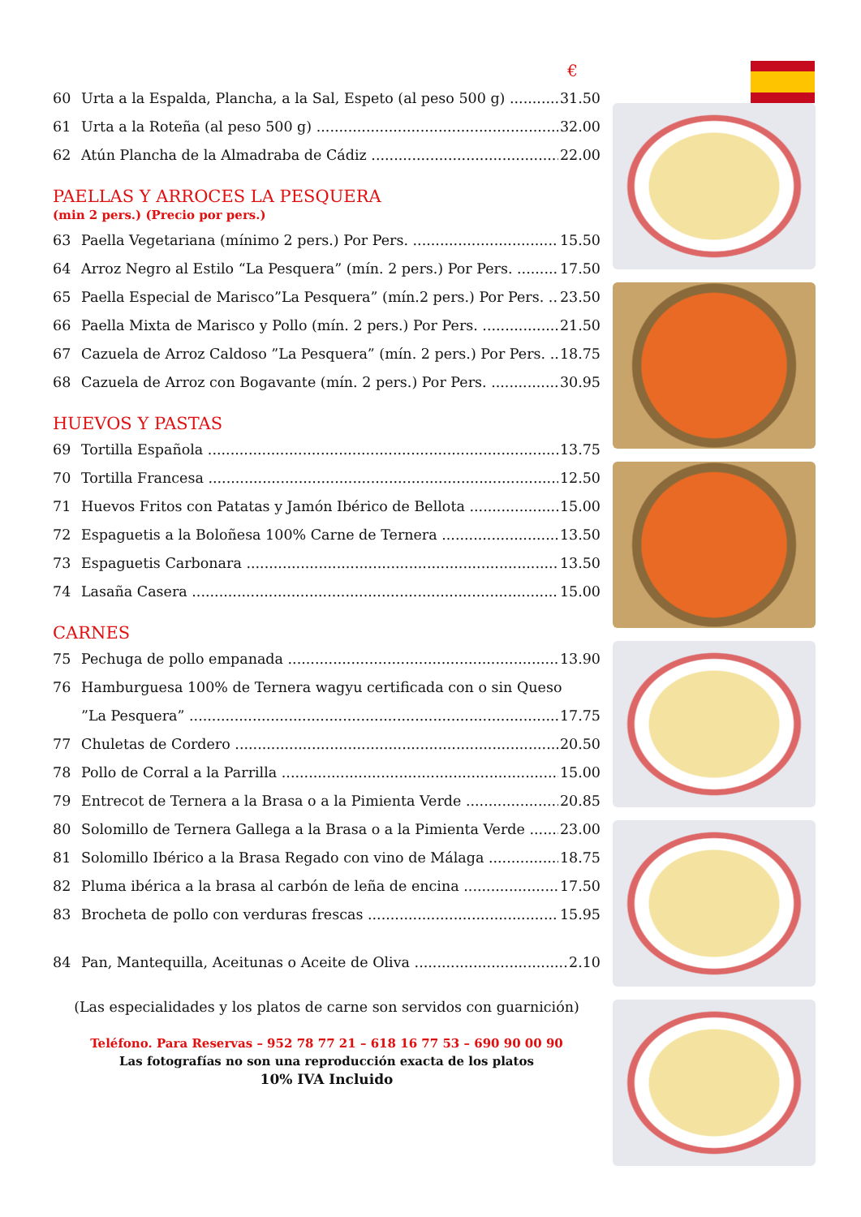€
60 Urta a la Espalda, Plancha, a la Sal, Espeto (al peso 500 g) 31.50
61 Urta a la Roteña (al peso 500 g) 32.00
62 Atún Plancha de la Almadraba de Cádiz 22.00
PAELLAS Y ARROCES LA PESQUERA
(min 2 pers.) (Precio por pers.)
63 Paella Vegetariana (mínimo 2 pers.) Por Pers. 15.50
64 Arroz Negro al Estilo “La Pesquera” (mín. 2 pers.) Por Pers. 17.50
65 Paella Especial de Marisco”La Pesquera” (mín.2 pers.) Por Pers. 23.50
66 Paella Mixta de Marisco y Pollo (mín. 2 pers.) Por Pers. 21.50
67 Cazuela de Arroz Caldoso ”La Pesquera” (mín. 2 pers.) Por Pers. 18.75
68 Cazuela de Arroz con Bogavante (mín. 2 pers.) Por Pers. 30.95
HUEVOS Y PASTAS
69 Tortilla Española 13.75
70 Tortilla Francesa 12.50
71 Huevos Fritos con Patatas y Jamón Ibérico de Bellota 15.00
72 Espaguetis a la Boloñesa 100% Carne de Ternera 13.50
73 Espaguetis Carbonara 13.50
74 Lasaña Casera 15.00
CARNES
75 Pechuga de pollo empanada 13.90
76 Hamburguesa 100% de Ternera wagyu certificada con o sin Queso
”La Pesquera” 17.75
77 Chuletas de Cordero 20.50
78 Pollo de Corral a la Parrilla 15.00
79 Entrecot de Ternera a la Brasa o a la Pimienta Verde 20.85
80 Solomillo de Ternera Gallega a la Brasa o a la Pimienta Verde 23.00
81 Solomillo Ibérico a la Brasa Regado con vino de Málaga 18.75
82 Pluma ibérica a la brasa al carbón de leña de encina 17.50
83 Brocheta de pollo con verduras frescas 15.95
84 Pan, Mantequilla, Aceitunas o Aceite de Oliva 2.10
(Las especialidades y los platos de carne son servidos con guarnición)
Teléfono. Para Reservas – 952 78 77 21 – 618 16 77 53 – 690 90 00 90
Las fotografías no son una reproducción exacta de los platos
10% IVA Incluido